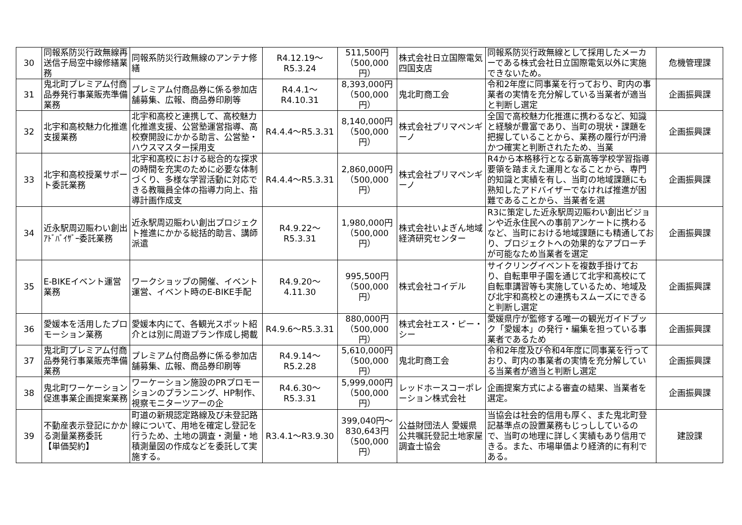| 30 | 同報系防災行政無線再送信子局空中線修繕業務 | 同報系防災行政無線のアンテナ修繕 | R4.12.19～ R5.3.24 | 511,500円 （500,000円） | 株式会社日立国際電気四国支店 | 同報系防災行政無線として採用したメーカーである株式会社日立国際電気以外に実施できないため。 | 危機管理課 |
| 31 | 鬼北町プレミアム付商品券発行事業販売準備業務 | プレミアム付商品券に係る参加店舗募集、広報、商品券印刷等 | R4.4.1～R4.10.31 | 8,393,000円 （500,000円） | 鬼北町商工会 | 令和2年度に同事業を行っており、町内の事業者の実情を充分解している当業者が適当と判断し選定 | 企画振興課 |
| 32 | 北宇和高校魅力化推進支援業務 | 北宇和高校と連携して、高校魅力化推進支援、公営塾運営指導、高校寮開設にかかる助言、公営塾・ハウスマスター採用支 | R4.4.4～R5.3.31 | 8,140,000円 （500,000円） | 株式会社プリマペンギーノ | 全国で高校魅力化推進に携わるなど、知識と経験が豊富であり、当町の現状・課題を把握していることから、業務の履行が円滑かつ確実と判断されたため、当業 | 企画振興課 |
| 33 | 北宇和高校授業サポート委託業務 | 北宇和高校における総合的な探求の時間を充実のために必要な体制づくり、多様な学習活動に対応できる教職員全体の指導力向上、指導計画作成支 | R4.4.4～R5.3.31 | 2,860,000円 （500,000円） | 株式会社プリマペンギーノ | R4から本格移行となる新高等学校学習指導要領を踏まえた運用となることから、専門的知識と実績を有し、当町の地域課題にも熟知したアドバイザーでなければ推進が困難であることから、当業者を選 | 企画振興課 |
| 34 | 近永駅周辺賑わい創出ｱﾄﾞﾊﾞｲｻﾞｰ委託業務 | 近永駅周辺賑わい創出プロジェクト推進にかかる総括的助言、講師派遣 | R4.9.22～R5.3.31 | 1,980,000円 （500,000円） | 株式会社いよぎん地域経済研究センター | R3に策定した近永駅周辺賑わい創出ビジョンや近永住民への事前アンケートに携わるなど、当町における地域課題にも精通しており、プロジェクトへの効果的なアプローチが可能なため当業者を選定 | 企画振興課 |
| 35 | E-BIKEイベント運営業務 | ワークショップの開催、イベント運営、イベント時のE-BIKE手配 | R4.9.20～4.11.30 | 995,500円 （500,000円） | 株式会社コイデル | サイクリングイベントを複数手掛けており、自転車甲子園を通じて北宇和高校にて自転車講習等も実施しているため、地域及び北宇和高校との連携もスムーズにできると判断し選定 | 企画振興課 |
| 36 | 愛媛本を活用したプロモーション業務 | 愛媛本内にて、各観光スポット紹介とは別に周遊プラン作成し掲載 | R4.9.6～R5.3.31 | 880,000円 （500,000円） | 株式会社エス・ピー・シー | 愛媛県庁が監修する唯一の観光ガイドブック「愛媛本」の発行・編集を担っている事業者であるため | 企画振興課 |
| 37 | 鬼北町プレミアム付商品券発行事業販売準備業務 | プレミアム付商品券に係る参加店舗募集、広報、商品券印刷等 | R4.9.14～R5.2.28 | 5,610,000円 （500,000円） | 鬼北町商工会 | 令和2年度及び令和4年度に同事業を行っており、町内の事業者の実情を充分解している当業者が適当と判断し選定 | 企画振興課 |
| 38 | 鬼北町ワーケーション促進事業企画提案業務 | ワーケーション施設のPRプロモーションのプランニング、HP制作、視察モニターツアーの企 | R4.6.30～R5.3.31 | 5,999,000円 （500,000円） | レッドホースコーポレーション株式会社 | 企画提案方式による審査の結果、当業者を選定。 | 企画振興課 |
| 39 | 不動産表示登記にかかる測量業務委託 【単価契約】 | 町道の新規認定路線及び未登記路線について、用地を確定し登記を行うため、土地の調査・測量・地積測量図の作成などを委託して実施する。 | R3.4.1～R3.9.30 | 399,040円～ 830,643円 （500,000円） | 公益財団法人 愛媛県公共嘱託登記土地家屋調査士協会 | 当協会は社会的信用も厚く、また鬼北町登記基準点の設置業務もじっししているので、当町の地理に詳しく実績もあり信用できる。また、市場単価より経済的に有利である。 | 建設課 |